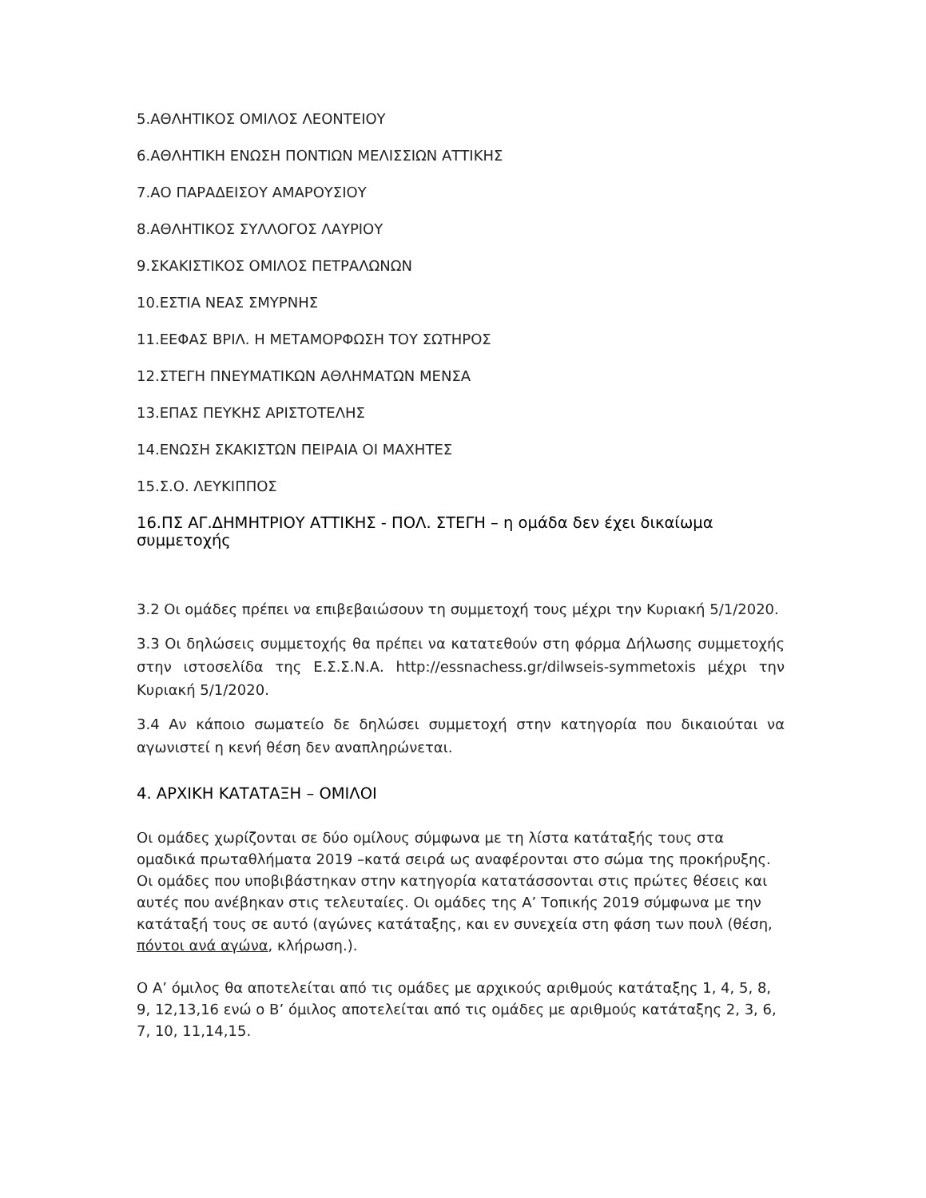5.ΑΘΛΗΤΙΚΟΣ ΟΜΙΛΟΣ ΛΕΟΝΤΕΙΟΥ
6.ΑΘΛΗΤΙΚΗ ΕΝΩΣΗ ΠΟΝΤΙΩΝ ΜΕΛΙΣΣΙΩΝ ΑΤΤΙΚΗΣ
7.ΑΟ ΠΑΡΑΔΕΙΣΟΥ ΑΜΑΡΟΥΣΙΟΥ
8.ΑΘΛΗΤΙΚΟΣ ΣΥΛΛΟΓΟΣ ΛΑΥΡΙΟΥ
9.ΣΚΑΚΙΣΤΙΚΟΣ ΟΜΙΛΟΣ ΠΕΤΡΑΛΩΝΩΝ
10.ΕΣΤΙΑ ΝΕΑΣ ΣΜΥΡΝΗΣ
11.ΕΕΦΑΣ ΒΡΙΛ. Η ΜΕΤΑΜΟΡΦΩΣΗ ΤΟΥ ΣΩΤΗΡΟΣ
12.ΣΤΕΓΗ ΠΝΕΥΜΑΤΙΚΩΝ ΑΘΛΗΜΑΤΩΝ ΜΕΝΣΑ
13.ΕΠΑΣ ΠΕΥΚΗΣ ΑΡΙΣΤΟΤΕΛΗΣ
14.ΕΝΩΣΗ ΣΚΑΚΙΣΤΩΝ ΠΕΙΡΑΙΑ ΟΙ ΜΑΧΗΤΕΣ
15.Σ.Ο. ΛΕΥΚΙΠΠΟΣ
16.ΠΣ ΑΓ.ΔΗΜΗΤΡΙΟΥ ΑΤΤΙΚΗΣ - ΠΟΛ. ΣΤΕΓΗ – η ομάδα δεν έχει δικαίωμα συμμετοχής
3.2 Οι ομάδες πρέπει να επιβεβαιώσουν τη συμμετοχή τους μέχρι την Κυριακή 5/1/2020.
3.3 Οι δηλώσεις συμμετοχής θα πρέπει να κατατεθούν στη φόρμα Δήλωσης συμμετοχής στην ιστοσελίδα της Ε.Σ.Σ.Ν.Α. http://essnachess.gr/dilwseis-symmetoxis μέχρι την Κυριακή 5/1/2020.
3.4 Αν κάποιο σωματείο δε δηλώσει συμμετοχή στην κατηγορία που δικαιούται να αγωνιστεί η κενή θέση δεν αναπληρώνεται.
4. ΑΡΧΙΚΗ ΚΑΤΑΤΑΞΗ – ΟΜΙΛΟΙ
Οι ομάδες χωρίζονται σε δύο ομίλους σύμφωνα με τη λίστα κατάταξής τους στα ομαδικά πρωταθλήματα 2019 –κατά σειρά ως αναφέρονται στο σώμα της προκήρυξης. Οι ομάδες που υποβιβάστηκαν στην κατηγορία κατατάσσονται στις πρώτες θέσεις και αυτές που ανέβηκαν στις τελευταίες. Οι ομάδες της Α’ Τοπικής 2019 σύμφωνα με την κατάταξή τους σε αυτό (αγώνες κατάταξης, και εν συνεχεία στη φάση των πουλ (θέση, πόντοι ανά αγώνα, κλήρωση.).
Ο Α’ όμιλος θα αποτελείται από τις ομάδες με αρχικούς αριθμούς κατάταξης 1, 4, 5, 8, 9, 12,13,16 ενώ ο Β’ όμιλος αποτελείται από τις ομάδες με αριθμούς κατάταξης 2, 3, 6, 7, 10, 11,14,15.